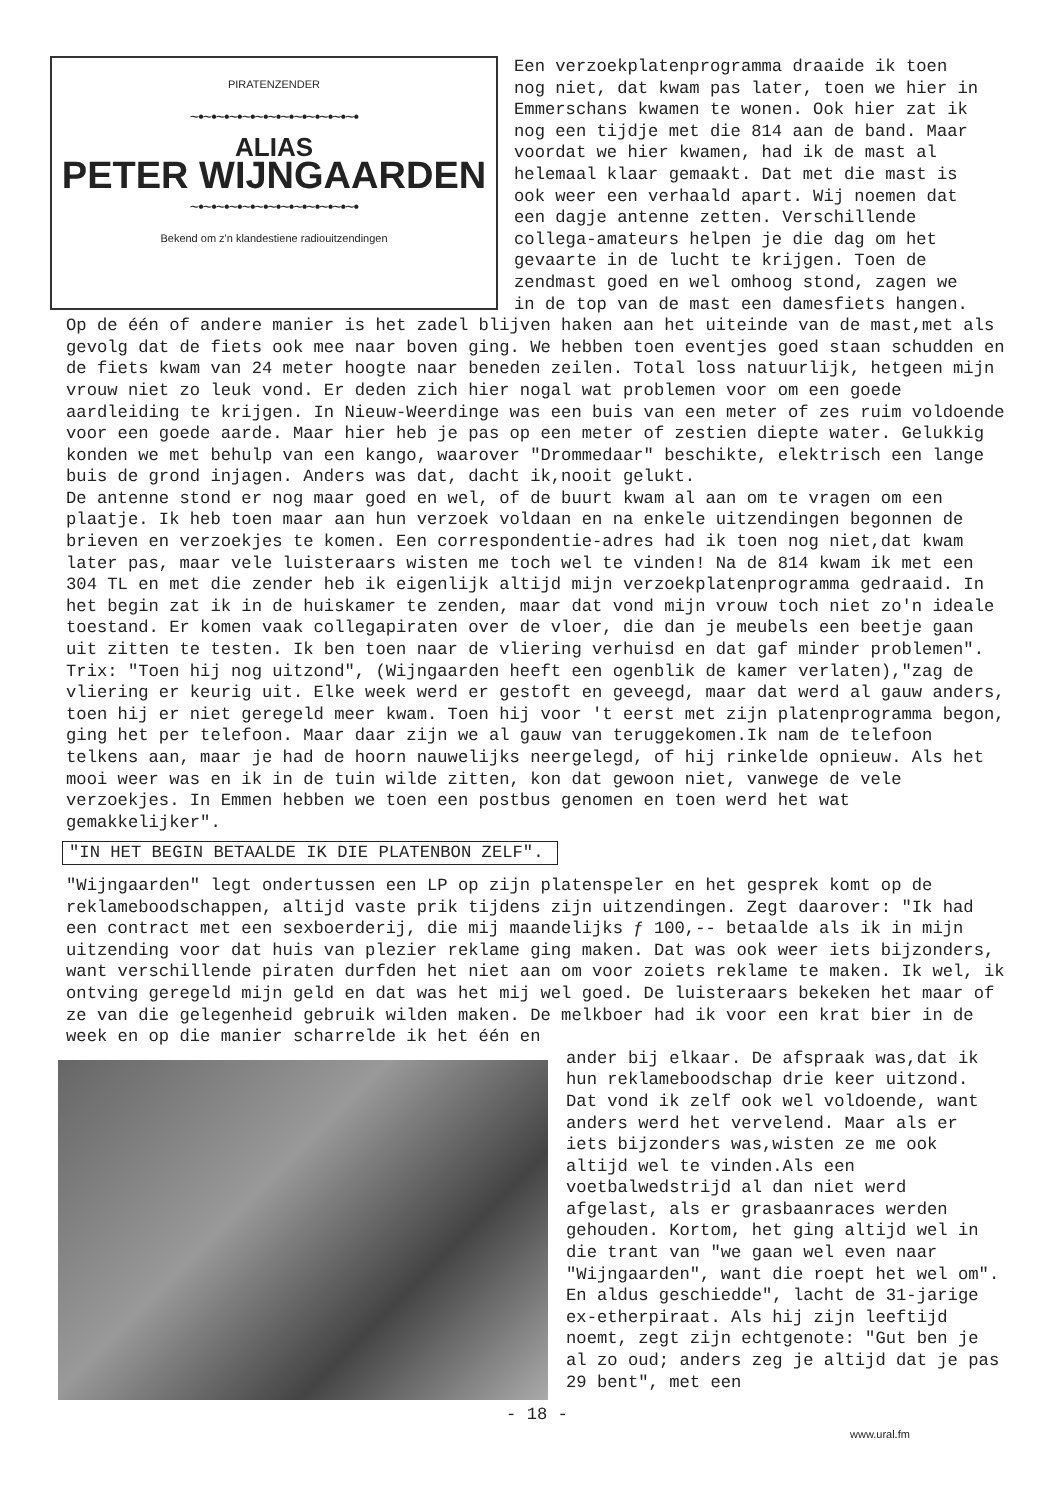PIRATENZENDER
~•~•~•~•~•~•~•~•~•~•~•~•~•
ALIAS
PETER WIJNGAARDEN
~•~•~•~•~•~•~•~•~•~•~•~•~•
Bekend om z'n klandestiene radiouitzendingen
Een verzoekplatenprogramma draaide ik toen nog niet, dat kwam pas later, toen we hier in Emmerschans kwamen te wonen. Ook hier zat ik nog een tijdje met die 814 aan de band. Maar voordat we hier kwamen, had ik de mast al helemaal klaar gemaakt. Dat met die mast is ook weer een verhaald apart. Wij noemen dat een dagje antenne zetten. Verschillende collega-amateurs helpen je die dag om het gevaarte in de lucht te krijgen. Toen de zendmast goed en wel omhoog stond, zagen we in de top van de mast een damesfiets hangen.
Op de één of andere manier is het zadel blijven haken aan het uiteinde van de mast,met als gevolg dat de fiets ook mee naar boven ging. We hebben toen eventjes goed staan schudden en de fiets kwam van 24 meter hoogte naar beneden zeilen. Total loss natuurlijk, hetgeen mijn vrouw niet zo leuk vond. Er deden zich hier nogal wat problemen voor om een goede aardleiding te krijgen. In Nieuw-Weerdinge was een buis van een meter of zes ruim voldoende voor een goede aarde. Maar hier heb je pas op een meter of zestien diepte water. Gelukkig konden we met behulp van een kango, waarover "Drommedaar" beschikte, elektrisch een lange buis de grond injagen. Anders was dat, dacht ik,nooit gelukt.
De antenne stond er nog maar goed en wel, of de buurt kwam al aan om te vragen om een plaatje. Ik heb toen maar aan hun verzoek voldaan en na enkele uitzendingen begonnen de brieven en verzoekjes te komen. Een correspondentie-adres had ik toen nog niet,dat kwam later pas, maar vele luisteraars wisten me toch wel te vinden! Na de 814 kwam ik met een 304 TL en met die zender heb ik eigenlijk altijd mijn verzoekplatenprogramma gedraaid. In het begin zat ik in de huiskamer te zenden, maar dat vond mijn vrouw toch niet zo'n ideale toestand. Er komen vaak collegapiraten over de vloer, die dan je meubels een beetje gaan uit zitten te testen. Ik ben toen naar de vliering verhuisd en dat gaf minder problemen".
Trix: "Toen hij nog uitzond", (Wijngaarden heeft een ogenblik de kamer verlaten),"zag de vliering er keurig uit. Elke week werd er gestoft en geveegd, maar dat werd al gauw anders, toen hij er niet geregeld meer kwam. Toen hij voor 't eerst met zijn platenprogramma begon, ging het per telefoon. Maar daar zijn we al gauw van teruggekomen.Ik nam de telefoon telkens aan, maar je had de hoorn nauwelijks neergelegd, of hij rinkelde opnieuw. Als het mooi weer was en ik in de tuin wilde zitten, kon dat gewoon niet, vanwege de vele verzoekjes. In Emmen hebben we toen een postbus genomen en toen werd het wat gemakkelijker".
"IN HET BEGIN BETAALDE IK DIE PLATENBON ZELF".
"Wijngaarden" legt ondertussen een LP op zijn platenspeler en het gesprek komt op de reklameboodschappen, altijd vaste prik tijdens zijn uitzendingen. Zegt daarover: "Ik had een contract met een sexboerderij, die mij maandelijks ƒ 100,-- betaalde als ik in mijn uitzending voor dat huis van plezier reklame ging maken. Dat was ook weer iets bijzonders, want verschillende piraten durfden het niet aan om voor zoiets reklame te maken. Ik wel, ik ontving geregeld mijn geld en dat was het mij wel goed. De luisteraars bekeken het maar of ze van die gelegenheid gebruik wilden maken. De melkboer had ik voor een krat bier in de week en op die manier scharrelde ik het één en
ander bij elkaar. De afspraak was,dat ik hun reklameboodschap drie keer uitzond. Dat vond ik zelf ook wel voldoende, want anders werd het vervelend. Maar als er iets bijzonders was,wisten ze me ook altijd wel te vinden.Als een voetbalwedstrijd al dan niet werd afgelast, als er grasbaanraces werden gehouden. Kortom, het ging altijd wel in die trant van "we gaan wel even naar "Wijngaarden", want die roept het wel om". En aldus geschiedde", lacht de 31-jarige ex-etherpiraat. Als hij zijn leeftijd noemt, zegt zijn echtgenote: "Gut ben je al zo oud; anders zeg je altijd dat je pas 29 bent", met een
- 18 -
www.ural.fm